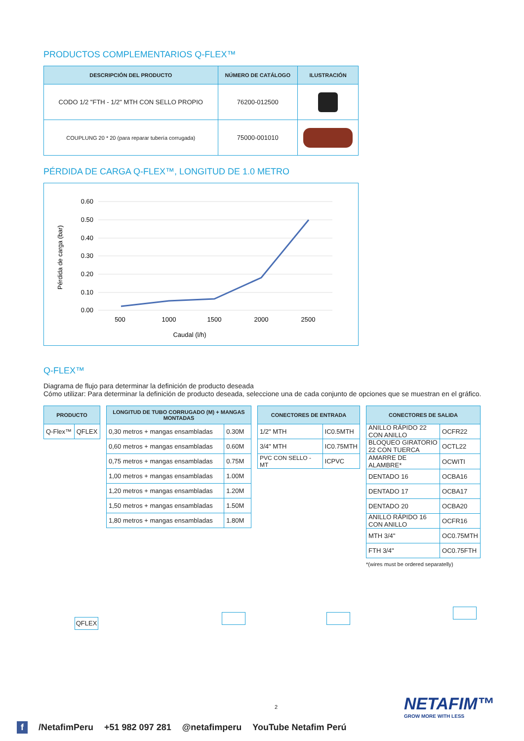PRODUCTOS COMPLEMENTARIOS Q-FLEX™
| DESCRIPCIÓN DEL PRODUCTO | NÚMERO DE CATÁLOGO | ILUSTRACIÓN |
| --- | --- | --- |
| CODO 1/2 "FTH - 1/2" MTH CON SELLO PROPIO | 76200-012500 | |
| COUPLUNG 20 * 20 (para reparar tubería corrugada) | 75000-001010 | |
PÉRDIDA DE CARGA Q-FLEX™, LONGITUD DE 1.0 METRO
0.60
0.50
0.40
0.30
0.20
0.10
0.00
500
1000
1500
2000
2500
Caudal (l/h)
Pérdida de carga (bar)
Q-FLEX™
Diagrama de flujo para determinar la definición de producto deseada
Cómo utilizar: Para determinar la definición de producto deseada, seleccione una de cada conjunto de opciones que se muestran en el gráfico.
| PRODUCTO | |
| --- | --- |
| Q-Flex™ | QFLEX |
QFLEX
| LONGITUD DE TUBO CORRUGADO (M) + MANGAS MONTADAS | |
| --- | --- |
| 0,30 metros + mangas ensambladas | 0.30M |
| 0,60 metros + mangas ensambladas | 0.60M |
| 0,75 metros + mangas ensambladas | 0.75M |
| 1,00 metros + mangas ensambladas | 1.00M |
| 1,20 metros + mangas ensambladas | 1.20M |
| 1,50 metros + mangas ensambladas | 1.50M |
| 1,80 metros + mangas ensambladas | 1.80M |
| CONECTORES DE ENTRADA | |
| --- | --- |
| 1/2" MTH | IC0.5MTH |
| 3/4" MTH | IC0.75MTH |
| PVC CON SELLO - MT | ICPVC |
| CONECTORES DE SALIDA | |
| --- | --- |
| ANILLO RÁPIDO 22 CON ANILLO | OCFR22 |
| BLOQUEO GIRATORIO 22 CON TUERCA | OCTL22 |
| AMARRE DE ALAMBRE* | OCWITI |
| DENTADO 16 | OCBA16 |
| DENTADO 17 | OCBA17 |
| DENTADO 20 | OCBA20 |
| ANILLO RÁPIDO 16 CON ANILLO | OCFR16 |
| MTH 3/4" | OC0.75MTH |
| FTH 3/4" | OC0.75FTH |
*(wires must be ordered separatelly)
2
NETAFIM™
GROW MORE WITH LESS
f /NetafimPeru +51 982 097 281 @netafimperu YouTube Netafim Perú